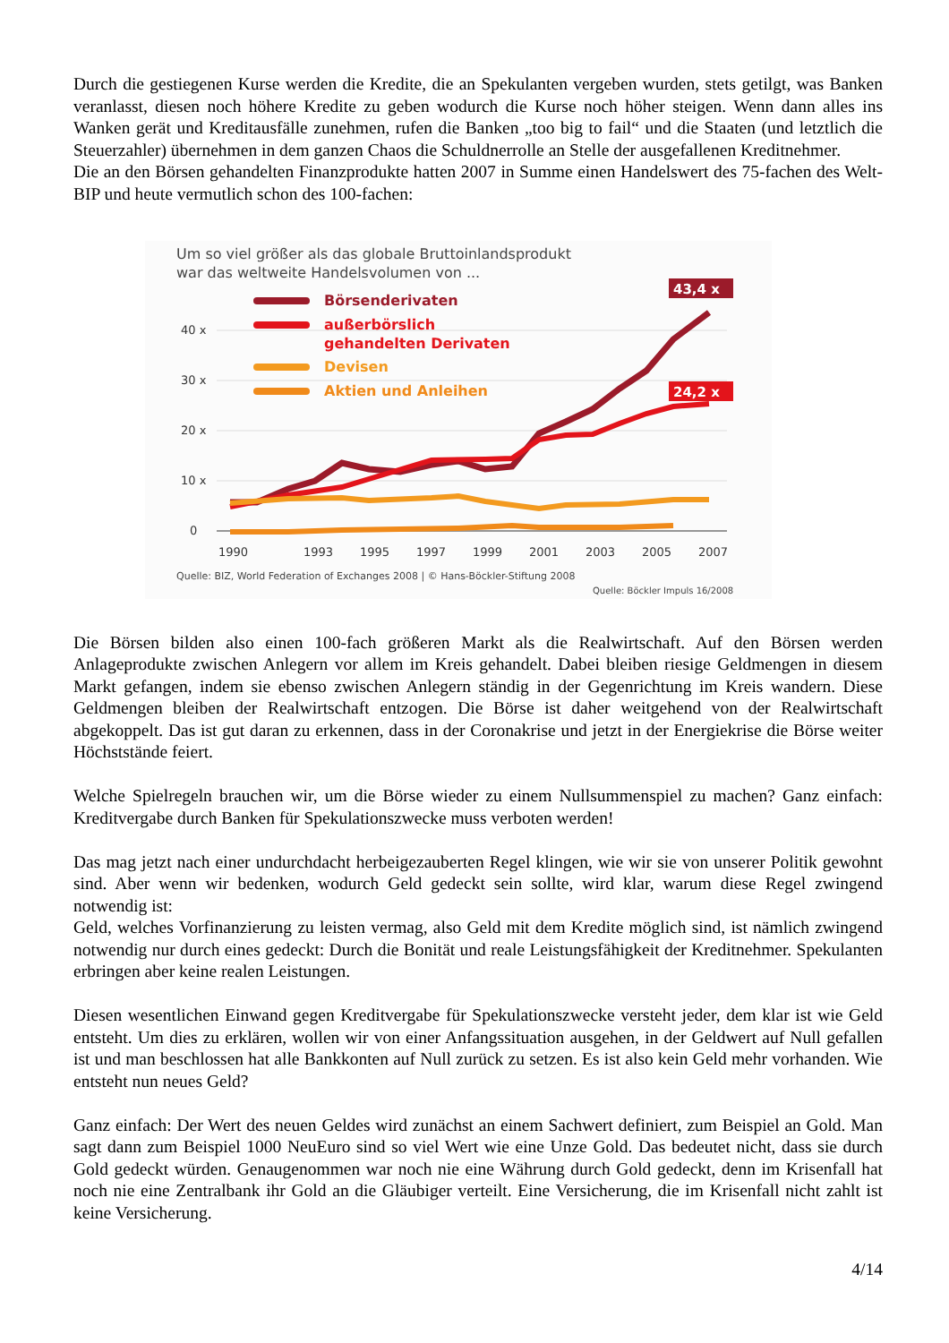Durch die gestiegenen Kurse werden die Kredite, die an Spekulanten vergeben wurden, stets getilgt, was Banken veranlasst, diesen noch höhere Kredite zu geben wodurch die Kurse noch höher steigen. Wenn dann alles ins Wanken gerät und Kreditausfälle zunehmen, rufen die Banken „too big to fail“ und die Staaten (und letztlich die Steuerzahler) übernehmen in dem ganzen Chaos die Schuldnerrolle an Stelle der ausgefallenen Kreditnehmer.
Die an den Börsen gehandelten Finanzprodukte hatten 2007 in Summe einen Handelswert des 75-fachen des Welt-BIP und heute vermutlich schon des 100-fachen:
Um so viel größer als das globale Bruttoinlandsprodukt
war das weltweite Handelsvolumen von ...
40 x
30 x
20 x
10 x
0
1990
1993
1995
1997
1999
2001
2003
2005
2007
Börsenderivaten
außerbörslich
gehandelten Derivaten
Devisen
Aktien und Anleihen
43,4 x
24,2 x
Quelle: BIZ, World Federation of Exchanges 2008 | © Hans-Böckler-Stiftung 2008
Quelle: Böckler Impuls 16/2008
Die Börsen bilden also einen 100-fach größeren Markt als die Realwirtschaft. Auf den Börsen werden Anlageprodukte zwischen Anlegern vor allem im Kreis gehandelt. Dabei bleiben riesige Geldmengen in diesem Markt gefangen, indem sie ebenso zwischen Anlegern ständig in der Gegenrichtung im Kreis wandern. Diese Geldmengen bleiben der Realwirtschaft entzogen. Die Börse ist daher weitgehend von der Realwirtschaft abgekoppelt. Das ist gut daran zu erkennen, dass in der Coronakrise und jetzt in der Energiekrise die Börse weiter Höchststände feiert.
Welche Spielregeln brauchen wir, um die Börse wieder zu einem Nullsummenspiel zu machen? Ganz einfach: Kreditvergabe durch Banken für Spekulationszwecke muss verboten werden!
Das mag jetzt nach einer undurchdacht herbeigezauberten Regel klingen, wie wir sie von unserer Politik gewohnt sind. Aber wenn wir bedenken, wodurch Geld gedeckt sein sollte, wird klar, warum diese Regel zwingend notwendig ist:
Geld, welches Vorfinanzierung zu leisten vermag, also Geld mit dem Kredite möglich sind, ist nämlich zwingend notwendig nur durch eines gedeckt: Durch die Bonität und reale Leistungsfähigkeit der Kreditnehmer. Spekulanten erbringen aber keine realen Leistungen.
Diesen wesentlichen Einwand gegen Kreditvergabe für Spekulationszwecke versteht jeder, dem klar ist wie Geld entsteht. Um dies zu erklären, wollen wir von einer Anfangssituation ausgehen, in der Geldwert auf Null gefallen ist und man beschlossen hat alle Bankkonten auf Null zurück zu setzen. Es ist also kein Geld mehr vorhanden. Wie entsteht nun neues Geld?
Ganz einfach: Der Wert des neuen Geldes wird zunächst an einem Sachwert definiert, zum Beispiel an Gold. Man sagt dann zum Beispiel 1000 NeuEuro sind so viel Wert wie eine Unze Gold. Das bedeutet nicht, dass sie durch Gold gedeckt würden. Genaugenommen war noch nie eine Währung durch Gold gedeckt, denn im Krisenfall hat noch nie eine Zentralbank ihr Gold an die Gläubiger verteilt. Eine Versicherung, die im Krisenfall nicht zahlt ist keine Versicherung.
4/14